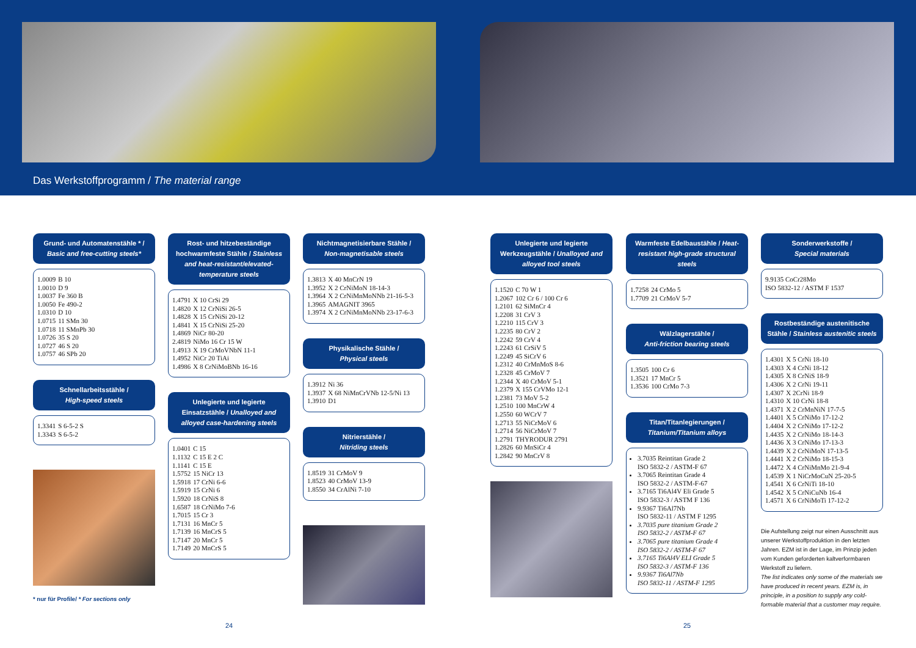Das Werkstoffprogramm / The material range
Grund- und Automatenstähle * /
Basic and free-cutting steels*
| 1.0009 | B 10 |
| 1.0010 | D 9 |
| 1.0037 | Fe 360 B |
| 1.0050 | Fe 490-2 |
| 1.0310 | D 10 |
| 1.0715 | 11 SMn 30 |
| 1.0718 | 11 SMnPb 30 |
| 1.0726 | 35 S 20 |
| 1.0727 | 46 S 20 |
| 1.0757 | 46 SPb 20 |
Schnellarbeitsstähle /
High-speed steels
| 1.3341 | S 6-5-2 S |
| 1.3343 | S 6-5-2 |
* nur für Profile/ * For sections only
Rost- und hitzebeständige hochwarmfeste Stähle / Stainless and heat-resistant/elevated-temperature steels
| 1.4791 | X 10 CrSi 29 |
| 1.4820 | X 12 CrNiSi 26-5 |
| 1.4828 | X 15 CrNiSi 20-12 |
| 1.4841 | X 15 CrNiSi 25-20 |
| 1.4869 | NiCr 80-20 |
| 2.4819 | NiMo 16 Cr 15 W |
| 1.4913 | X 19 CrMoVNbN 11-1 |
| 1.4952 | NiCr 20 TiAi |
| 1.4986 | X 8 CrNiMoBNb 16-16 |
Unlegierte und legierte Einsatzstähle / Unalloyed and alloyed case-hardening steels
| 1.0401 | C 15 |
| 1.1132 | C 15 E 2 C |
| 1.1141 | C 15 E |
| 1.5752 | 15 NiCr 13 |
| 1.5918 | 17 CrNi 6-6 |
| 1.5919 | 15 CrNi 6 |
| 1.5920 | 18 CrNiS 8 |
| 1.6587 | 18 CrNiMo 7-6 |
| 1.7015 | 15 Cr 3 |
| 1.7131 | 16 MnCr 5 |
| 1.7139 | 16 MnCrS 5 |
| 1.7147 | 20 MnCr 5 |
| 1.7149 | 20 MnCrS 5 |
Nichtmagnetisierbare Stähle /
Non-magnetisable steels
| 1.3813 | X 40 MnCrN 19 |
| 1.3952 | X 2 CrNiMoN 18-14-3 |
| 1.3964 | X 2 CrNiMnMoNNb 21-16-5-3 |
| 1.3965 | AMAGNIT 3965 |
| 1.3974 | X 2 CrNiMnMoNNb 23-17-6-3 |
Physikalische Stähle /
Physical steels
| 1.3912 | Ni 36 |
| 1.3937 | X 68 NiMnCrVNb 12-5/Ni 13 |
| 1.3910 | D1 |
Nitrierstähle /
Nitriding steels
| 1.8519 | 31 CrMoV 9 |
| 1.8523 | 40 CrMoV 13-9 |
| 1.8550 | 34 CrAlNi 7-10 |
24
Unlegierte und legierte Werkzeugstähle / Unalloyed and alloyed tool steels
| 1.1520 | C 70 W 1 |
| 1.2067 | 102 Cr 6 / 100 Cr 6 |
| 1.2101 | 62 SiMnCr 4 |
| 1.2208 | 31 CrV 3 |
| 1.2210 | 115 CrV 3 |
| 1.2235 | 80 CrV 2 |
| 1.2242 | 59 CrV 4 |
| 1.2243 | 61 CrSiV 5 |
| 1.2249 | 45 SiCrV 6 |
| 1.2312 | 40 CrMnMoS 8-6 |
| 1.2328 | 45 CrMoV 7 |
| 1.2344 | X 40 CrMoV 5-1 |
| 1.2379 | X 155 CrVMo 12-1 |
| 1.2381 | 73 MoV 5-2 |
| 1.2510 | 100 MnCrW 4 |
| 1.2550 | 60 WCrV 7 |
| 1.2713 | 55 NiCrMoV 6 |
| 1.2714 | 56 NiCrMoV 7 |
| 1.2791 | THYRODUR 2791 |
| 1.2826 | 60 MnSiCr 4 |
| 1.2842 | 90 MnCrV 8 |
Warmfeste Edelbaustähle / Heat-resistant high-grade structural steels
| 1.7258 | 24 CrMo 5 |
| 1.7709 | 21 CrMoV 5-7 |
Wälzlagerstähle /
Anti-friction bearing steels
| 1.3505 | 100 Cr 6 |
| 1.3521 | 17 MnCr 5 |
| 1.3536 | 100 CrMo 7-3 |
Titan/Titanlegierungen /
Titanium/Titanium alloys
3.7035 Reintitan Grade 2
ISO 5832-2 / ASTM-F 67
3.7065 Reintitan Grade 4
ISO 5832-2 / ASTM-F-67
3.7165 Ti6Al4V Eli Grade 5
ISO 5832-3 / ASTM F 136
9.9367 Ti6Al7Nb
ISO 5832-11 / ASTM F 1295
3.7035 pure titanium Grade 2
ISO 5832-2 / ASTM-F 67
3.7065 pure titanium Grade 4
ISO 5832-2 / ASTM-F 67
3.7165 Ti6Al4V ELI Grade 5
ISO 5832-3 / ASTM-F 136
9.9367 Ti6Al7Nb
ISO 5832-11 / ASTM-F 1295
Sonderwerkstoffe /
Special materials
| 9.9135 CoCr28Mo ISO 5832-12 / ASTM F 1537 |
Rostbeständige austenitische Stähle / Stainless austenitic steels
| 1.4301 | X 5 CrNi 18-10 |
| 1.4303 | X 4 CrNi 18-12 |
| 1.4305 | X 8 CrNiS 18-9 |
| 1.4306 | X 2 CrNi 19-11 |
| 1.4307 | X 2CrNi 18-9 |
| 1.4310 | X 10 CrNi 18-8 |
| 1.4371 | X 2 CrMnNiN 17-7-5 |
| 1.4401 | X 5 CrNiMo 17-12-2 |
| 1.4404 | X 2 CrNiMo 17-12-2 |
| 1.4435 | X 2 CrNiMo 18-14-3 |
| 1.4436 | X 3 CrNiMo 17-13-3 |
| 1.4439 | X 2 CrNiMoN 17-13-5 |
| 1.4441 | X 2 CrNiMo 18-15-3 |
| 1.4472 | X 4 CrNiMnMo 21-9-4 |
| 1.4539 | X 1 NiCrMoCuN 25-20-5 |
| 1.4541 | X 6 CrNiTi 18-10 |
| 1.4542 | X 5 CrNiCuNb 16-4 |
| 1.4571 | X 6 CrNiMoTi 17-12-2 |
Die Aufstellung zeigt nur einen Ausschnitt aus unserer Werkstoffproduktion in den letzten Jahren. EZM ist in der Lage, im Prinzip jeden vom Kunden geforderten kaltverformbaren Werkstoff zu liefern.
The list indicates only some of the materials we have produced in recent years. EZM is, in principle, in a position to supply any cold-formable material that a customer may require.
25